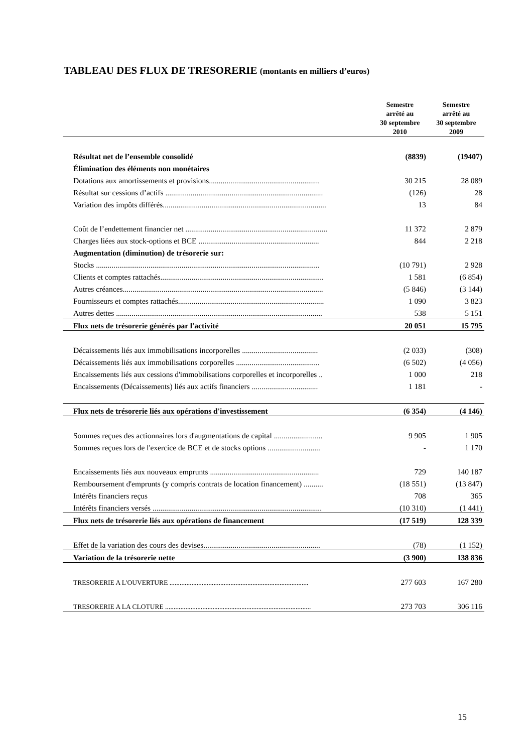TABLEAU DES FLUX DE TRESORERIE (montants en milliers d’euros)
| | Semestre arrêté au 30 septembre 2010 | Semestre arrêté au 30 septembre 2009 |
| --- | --- | --- |
| Résultat net de l’ensemble consolidé | (8839) | (19407) |
| Élimination des éléments non monétaires | | |
| Dotations aux amortissements et provisions......................................................... | 30 215 | 28 089 |
| Résultat sur cessions d’actifs ................................................................................. | (126) | 28 |
| Variation des impôts différés.................................................................................... | 13 | 84 |
| Coût de l’endettement financier net ......................................................................... | 11 372 | 2 879 |
| Charges liées aux stock-options et BCE .............................................................. | 844 | 2 218 |
| Augmentation (diminution) de trésorerie sur: | | |
| Stocks ................................................................................................................... | (10 791) | 2 928 |
| Clients et comptes rattachés.................................................................................... | 1 581 | (6 854) |
| Autres créances....................................................................................................... | (5 846) | (3 144) |
| Fournisseurs et comptes rattachés........................................................................... | 1 090 | 3 823 |
| Autres dettes .......................................................................................................... | 538 | 5 151 |
| Flux nets de trésorerie générés par l'activité | 20 051 | 15 795 |
| Décaissements liés aux immobilisations incorporelles ....................................... | (2 033) | (308) |
| Décaissements liés aux immobilisations corporelles ........................................... | (6 502) | (4 056) |
| Encaissements liés aux cessions d'immobilisations corporelles et incorporelles .. | 1 000 | 218 |
| Encaissements (Décaissements) liés aux actifs financiers .................................. | 1 181 | - |
| Flux nets de trésorerie liés aux opérations d'investissement | (6 354) | (4 146) |
| Sommes reçues des actionnaires lors d'augmentations de capital ......................... | 9 905 | 1 905 |
| Sommes reçues lors de l'exercice de BCE et de stocks options ........................... | - | 1 170 |
| Encaissements liés aux nouveaux emprunts ........................................................ | 729 | 140 187 |
| Remboursement d'emprunts (y compris contrats de location financement) .......... | (18 551) | (13 847) |
| Intérêts financiers reçus | 708 | 365 |
| Intérêts financiers versés ....................................................................................... | (10 310) | (1 441) |
| Flux nets de trésorerie liés aux opérations de financement | (17 519) | 128 339 |
| Effet de la variation des cours des devises............................................................ | (78) | (1 152) |
| Variation de la trésorerie nette | (3 900) | 138 836 |
| TRESORERIE A L'OUVERTURE .................................................................................. | 277 603 | 167 280 |
| TRESORERIE A LA CLOTURE ...................................................................................... | 273 703 | 306 116 |
15